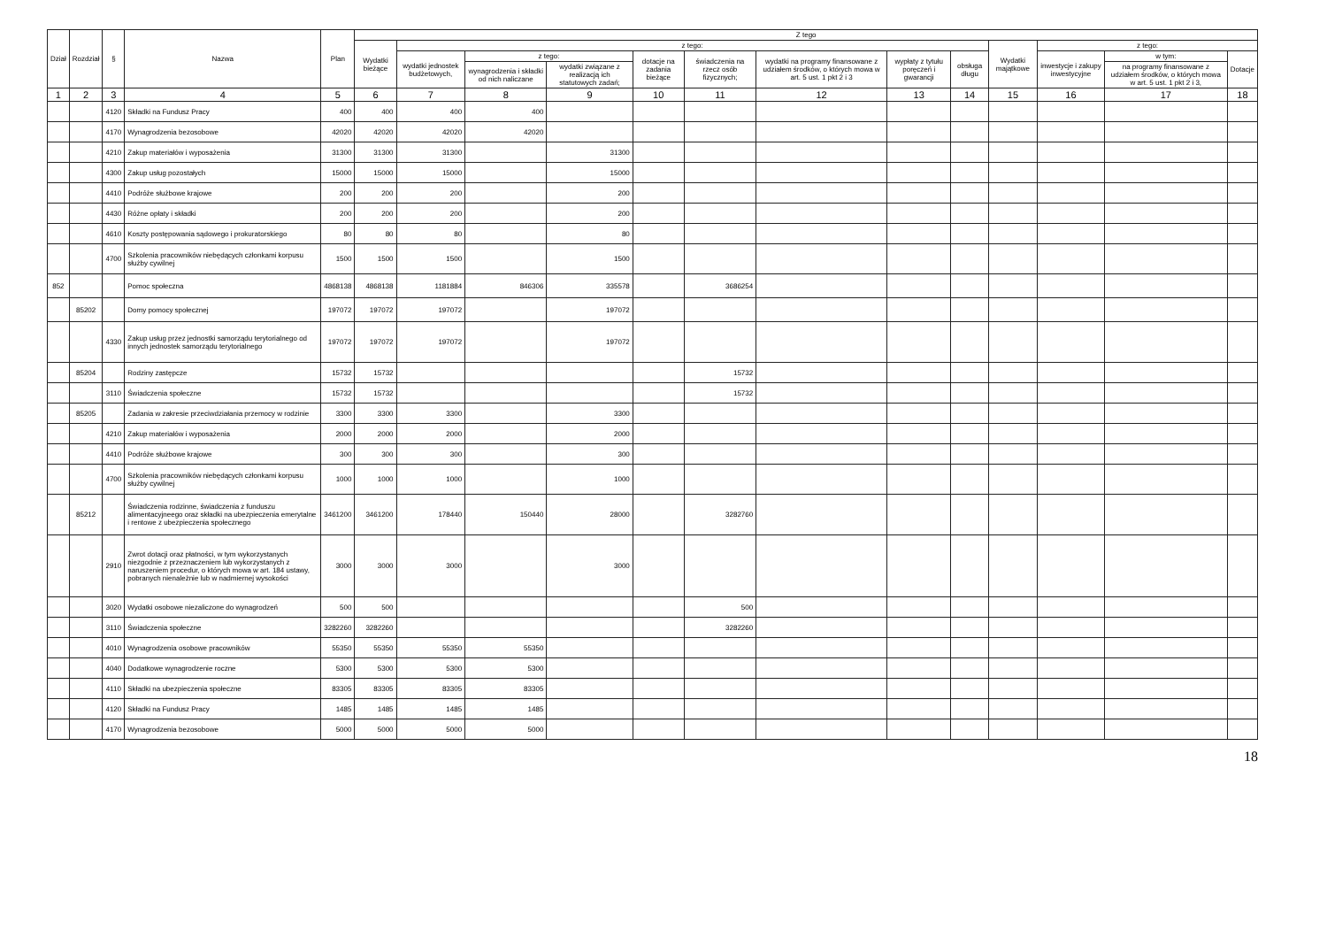| Dział | Rozdział | § | Nazwa | Plan | Z tego | | | | | | | | | | | | |
| --- | --- | --- | --- | --- | --- | --- | --- | --- | --- | --- | --- | --- | --- | --- | --- | --- | --- |
| | | | | | Wydatki bieżące | z tego: | | | | | | | | Wydatki majątkowe | z tego: | | |
| | | | | | | wydatki jednostek budżetowych, | z tego: | | dotacje na zadania bieżące | świadczenia na rzecz osób fizycznych; | wydatki na programy finansowane z udziałem środków, o których mowa w art. 5 ust. 1 pkt 2 i 3 | wypłaty z tytułu poręczeń i gwarancji | obsługa długu | | inwestycje i zakupy inwestycyjne | w tym: | Dotacje |
| | | | | | | | wynagrodzenia i składki od nich naliczane | wydatki związane z realizacją ich statutowych zadań; | | | | | | | | na programy finansowane z udziałem środków, o których mowa w art. 5 ust. 1 pkt 2 i 3, | |
| 1 | 2 | 3 | 4 | 5 | 6 | 7 | 8 | 9 | 10 | 11 | 12 | 13 | 14 | 15 | 16 | 17 | 18 |
| | | 4120 | Składki na Fundusz Pracy | 400 | 400 | 400 | 400 | | | | | | | | | | |
| | | 4170 | Wynagrodzenia bezosobowe | 42020 | 42020 | 42020 | 42020 | | | | | | | | | | |
| | | 4210 | Zakup materiałów i wyposażenia | 31300 | 31300 | 31300 | | 31300 | | | | | | | | | |
| | | 4300 | Zakup usług pozostałych | 15000 | 15000 | 15000 | | 15000 | | | | | | | | | |
| | | 4410 | Podróże służbowe krajowe | 200 | 200 | 200 | | 200 | | | | | | | | | |
| | | 4430 | Różne opłaty i składki | 200 | 200 | 200 | | 200 | | | | | | | | | |
| | | 4610 | Koszty postępowania sądowego i prokuratorskiego | 80 | 80 | 80 | | 80 | | | | | | | | | |
| | | 4700 | Szkolenia pracowników niebędących członkami korpusu służby cywilnej | 1500 | 1500 | 1500 | | 1500 | | | | | | | | | |
| 852 | | | Pomoc społeczna | 4868138 | 4868138 | 1181884 | 846306 | 335578 | | 3686254 | | | | | | | |
| | 85202 | | Domy pomocy społecznej | 197072 | 197072 | 197072 | | 197072 | | | | | | | | | |
| | | 4330 | Zakup usług przez jednostki samorządu terytorialnego od innych jednostek samorządu terytorialnego | 197072 | 197072 | 197072 | | 197072 | | | | | | | | | |
| | 85204 | | Rodziny zastępcze | 15732 | 15732 | | | | | 15732 | | | | | | | |
| | | 3110 | Świadczenia społeczne | 15732 | 15732 | | | | | 15732 | | | | | | | |
| | 85205 | | Zadania w zakresie przeciwdziałania przemocy w rodzinie | 3300 | 3300 | 3300 | | 3300 | | | | | | | | | |
| | | 4210 | Zakup materiałów i wyposażenia | 2000 | 2000 | 2000 | | 2000 | | | | | | | | | |
| | | 4410 | Podróże służbowe krajowe | 300 | 300 | 300 | | 300 | | | | | | | | | |
| | | 4700 | Szkolenia pracowników niebędących członkami korpusu służby cywilnej | 1000 | 1000 | 1000 | | 1000 | | | | | | | | | |
| | 85212 | | Świadczenia rodzinne, świadczenia z funduszu alimentacyjneego oraz składki na ubezpieczenia emerytalne i rentowe z ubezpieczenia społecznego | 3461200 | 3461200 | 178440 | 150440 | 28000 | | 3282760 | | | | | | | |
| | | 2910 | Zwrot dotacji oraz płatności, w tym wykorzystanych niezgodnie z przeznaczeniem lub wykorzystanych z naruszeniem procedur, o których mowa w art. 184 ustawy, pobranych nienależnie lub w nadmiernej wysokości | 3000 | 3000 | 3000 | | 3000 | | | | | | | | | |
| | | 3020 | Wydatki osobowe niezaliczone do wynagrodzeń | 500 | 500 | | | | | 500 | | | | | | | |
| | | 3110 | Świadczenia społeczne | 3282260 | 3282260 | | | | | 3282260 | | | | | | | |
| | | 4010 | Wynagrodzenia osobowe pracowników | 55350 | 55350 | 55350 | 55350 | | | | | | | | | | |
| | | 4040 | Dodatkowe wynagrodzenie roczne | 5300 | 5300 | 5300 | 5300 | | | | | | | | | | |
| | | 4110 | Składki na ubezpieczenia społeczne | 83305 | 83305 | 83305 | 83305 | | | | | | | | | | |
| | | 4120 | Składki na Fundusz Pracy | 1485 | 1485 | 1485 | 1485 | | | | | | | | | | |
| | | 4170 | Wynagrodzenia bezosobowe | 5000 | 5000 | 5000 | 5000 | | | | | | | | | | |
18